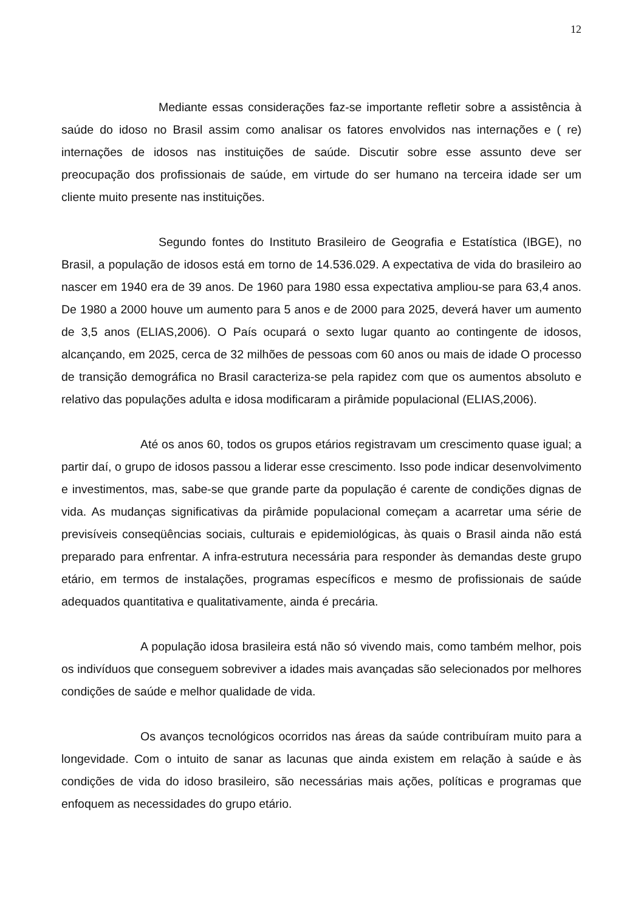12
Mediante essas considerações faz-se importante refletir sobre a assistência à saúde do idoso no Brasil assim como analisar os fatores envolvidos nas internações e ( re) internações de idosos nas instituições de saúde. Discutir sobre esse assunto deve ser preocupação dos profissionais de saúde, em virtude do ser humano na terceira idade ser um cliente muito presente nas instituições.
Segundo fontes do Instituto Brasileiro de Geografia e Estatística (IBGE), no Brasil, a população de idosos está em torno de 14.536.029. A expectativa de vida do brasileiro ao nascer em 1940 era de 39 anos. De 1960 para 1980 essa expectativa ampliou-se para 63,4 anos. De 1980 a 2000 houve um aumento para 5 anos e de 2000 para 2025, deverá haver um aumento de 3,5 anos (ELIAS,2006). O País ocupará o sexto lugar quanto ao contingente de idosos, alcançando, em 2025, cerca de 32 milhões de pessoas com 60 anos ou mais de idade O processo de transição demográfica no Brasil caracteriza-se pela rapidez com que os aumentos absoluto e relativo das populações adulta e idosa modificaram a pirâmide populacional (ELIAS,2006).
Até os anos 60, todos os grupos etários registravam um crescimento quase igual; a partir daí, o grupo de idosos passou a liderar esse crescimento. Isso pode indicar desenvolvimento e investimentos, mas, sabe-se que grande parte da população é carente de condições dignas de vida. As mudanças significativas da pirâmide populacional começam a acarretar uma série de previsíveis conseqüências sociais, culturais e epidemiológicas, às quais o Brasil ainda não está preparado para enfrentar. A infra-estrutura necessária para responder às demandas deste grupo etário, em termos de instalações, programas específicos e mesmo de profissionais de saúde adequados quantitativa e qualitativamente, ainda é precária.
A população idosa brasileira está não só vivendo mais, como também melhor, pois os indivíduos que conseguem sobreviver a idades mais avançadas são selecionados por melhores condições de saúde e melhor qualidade de vida.
Os avanços tecnológicos ocorridos nas áreas da saúde contribuíram muito para a longevidade. Com o intuito de sanar as lacunas que ainda existem em relação à saúde e às condições de vida do idoso brasileiro, são necessárias mais ações, políticas e programas que enfoquem as necessidades do grupo etário.